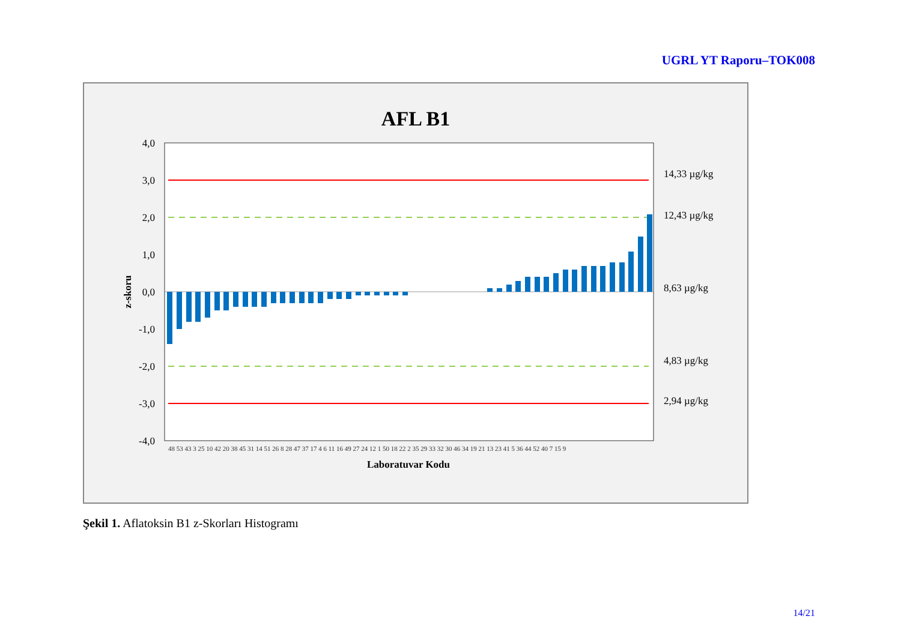UGRL YT Raporu–TOK008
AFL B1
4,0
3,0
2,0
1,0
0,0
-1,0
-2,0
-3,0
-4,0
z-skoru
14,33 µg/kg
12,43 µg/kg
8,63 µg/kg
4,83 µg/kg
2,94 µg/kg
Laboratuvar Kodu
48 53 43 3 25 10 42 20 38 45 31 14 51 26 8 28 47 37 17 4 6 11 16 49 27 24 12 1 50 18 22 2 35 29 33 32 30 46 34 19 21 13 23 41 5 36 44 52 40 7 15 9
Şekil 1. Aflatoksin B1 z-Skorları Histogramı
14/21